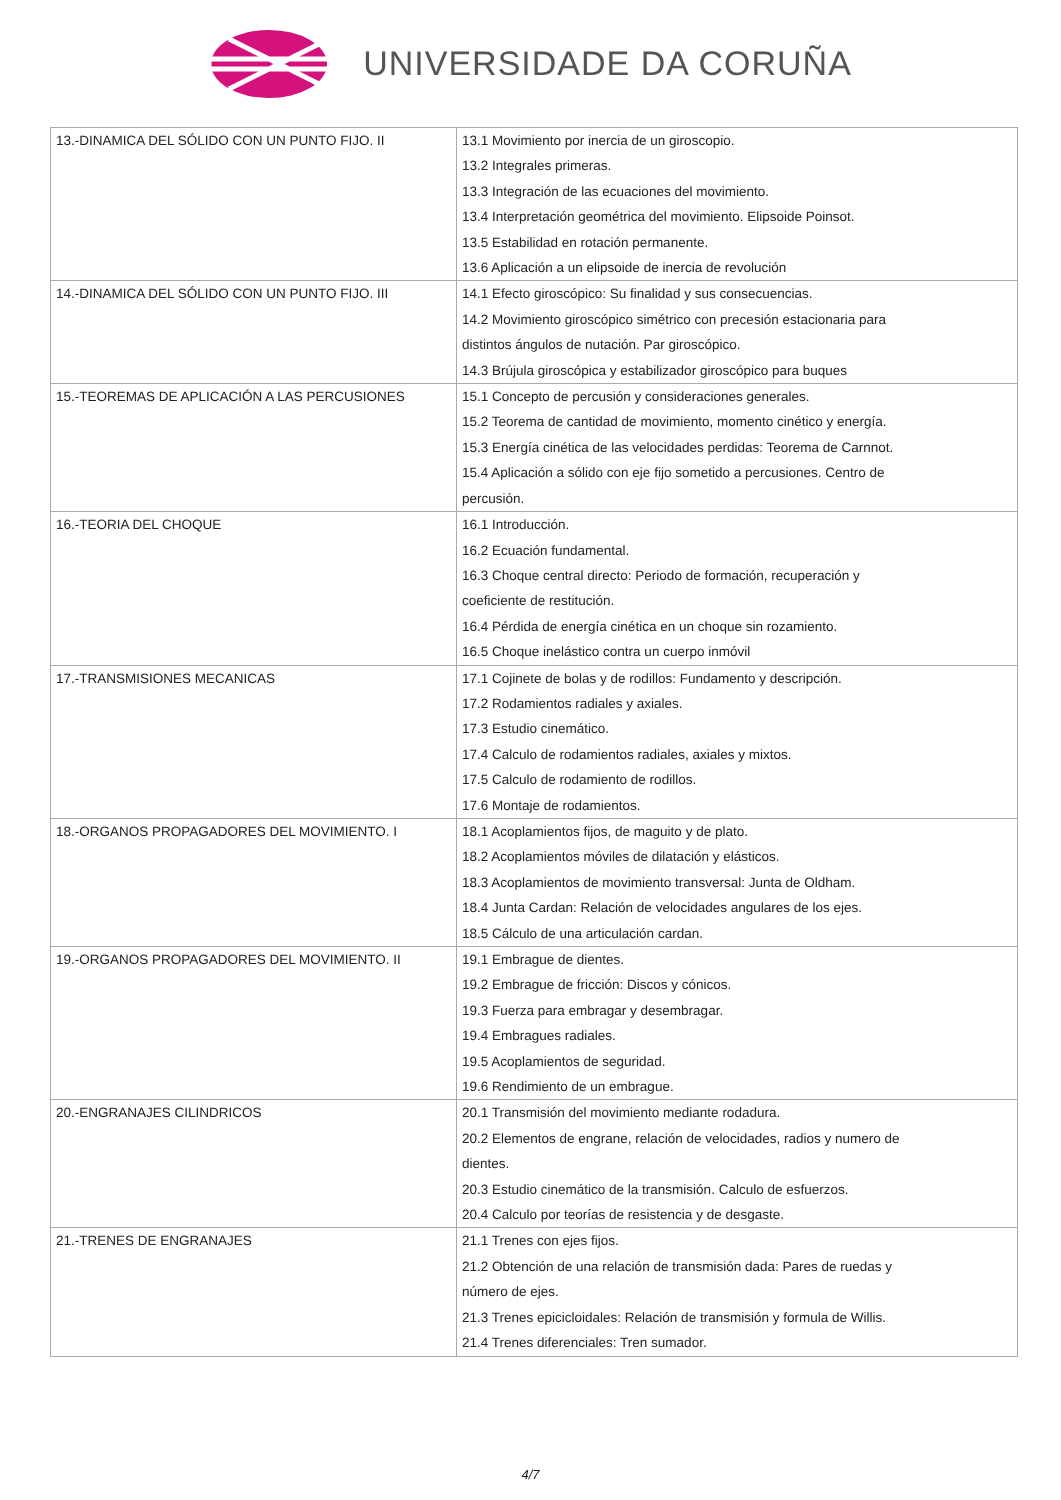UNIVERSIDADE DA CORUÑA
| 13.-DINAMICA DEL SÓLIDO CON UN PUNTO FIJO. II | 13.1 Movimiento por inercia de un giroscopio. 13.2 Integrales primeras. 13.3 Integración de las ecuaciones del movimiento. 13.4 Interpretación geométrica del movimiento. Elipsoide Poinsot. 13.5 Estabilidad en rotación permanente. 13.6 Aplicación a un elipsoide de inercia de revolución |
| 14.-DINAMICA DEL SÓLIDO CON UN PUNTO FIJO. III | 14.1 Efecto giroscópico: Su finalidad y sus consecuencias. 14.2 Movimiento giroscópico simétrico con precesión estacionaria para distintos ángulos de nutación. Par giroscópico. 14.3 Brújula giroscópica y estabilizador giroscópico para buques |
| 15.-TEOREMAS DE APLICACIÓN A LAS PERCUSIONES | 15.1 Concepto de percusión y consideraciones generales. 15.2 Teorema de cantidad de movimiento, momento cinético y energía. 15.3 Energía cinética de las velocidades perdidas: Teorema de Carnnot. 15.4 Aplicación a sólido con eje fijo sometido a percusiones. Centro de percusión. |
| 16.-TEORIA DEL CHOQUE | 16.1 Introducción. 16.2 Ecuación fundamental. 16.3 Choque central directo: Periodo de formación, recuperación y coeficiente de restitución. 16.4 Pérdida de energía cinética en un choque sin rozamiento. 16.5 Choque inelástico contra un cuerpo inmóvil |
| 17.-TRANSMISIONES MECANICAS | 17.1 Cojinete de bolas y de rodillos: Fundamento y descripción. 17.2 Rodamientos radiales y axiales. 17.3 Estudio cinemático. 17.4 Calculo de rodamientos radiales, axiales y mixtos. 17.5 Calculo de rodamiento de rodillos. 17.6 Montaje de rodamientos. |
| 18.-ORGANOS PROPAGADORES DEL MOVIMIENTO. I | 18.1 Acoplamientos fijos, de maguito y de plato. 18.2 Acoplamientos móviles de dilatación y elásticos. 18.3 Acoplamientos de movimiento transversal: Junta de Oldham. 18.4 Junta Cardan: Relación de velocidades angulares de los ejes. 18.5 Cálculo de una articulación cardan. |
| 19.-ORGANOS PROPAGADORES DEL MOVIMIENTO. II | 19.1 Embrague de dientes. 19.2 Embrague de fricción: Discos y cónicos. 19.3 Fuerza para embragar y desembragar. 19.4 Embragues radiales. 19.5 Acoplamientos de seguridad. 19.6 Rendimiento de un embrague. |
| 20.-ENGRANAJES CILINDRICOS | 20.1 Transmisión del movimiento mediante rodadura. 20.2 Elementos de engrane, relación de velocidades, radios y numero de dientes. 20.3 Estudio cinemático de la transmisión. Calculo de esfuerzos. 20.4 Calculo por teorías de resistencia y de desgaste. |
| 21.-TRENES DE ENGRANAJES | 21.1 Trenes con ejes fijos. 21.2 Obtención de una relación de transmisión dada: Pares de ruedas y número de ejes. 21.3 Trenes epicicloidales: Relación de transmisión y formula de Willis. 21.4 Trenes diferenciales: Tren sumador. |
4/7